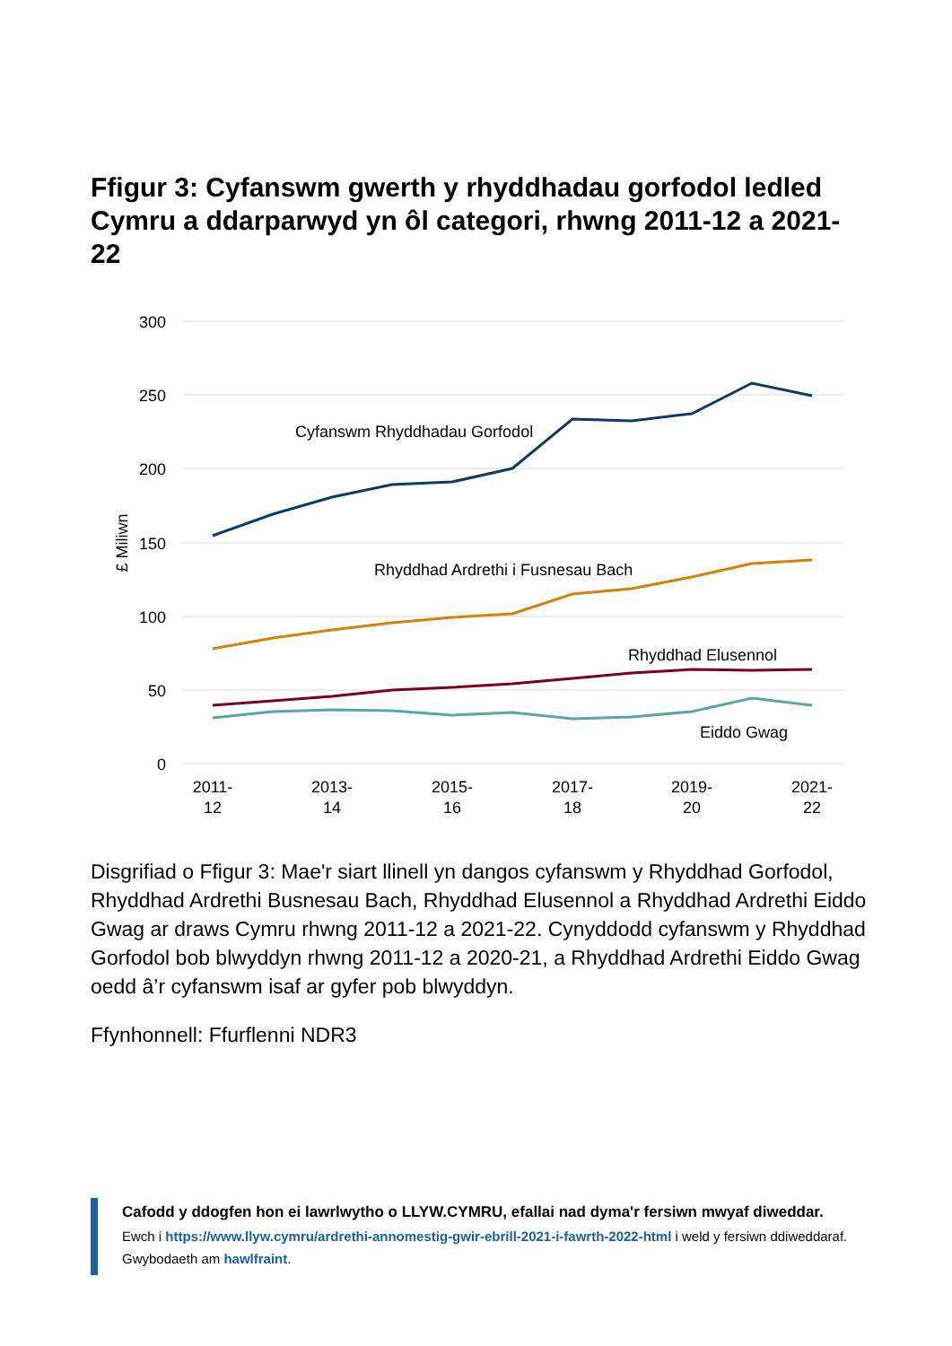Ffigur 3: Cyfanswm gwerth y rhyddhadau gorfodol ledled Cymru a ddarparwyd yn ôl categori, rhwng 2011-12 a 2021-22
300
250
200
150
100
50
0
£ Miliwn
2011-
12
2013-
14
2015-
16
2017-
18
2019-
20
2021-
22
Cyfanswm Rhyddhadau Gorfodol
Rhyddhad Ardrethi i Fusnesau Bach
Rhyddhad Elusennol
Eiddo Gwag
Disgrifiad o Ffigur 3: Mae'r siart llinell yn dangos cyfanswm y Rhyddhad Gorfodol, Rhyddhad Ardrethi Busnesau Bach, Rhyddhad Elusennol a Rhyddhad Ardrethi Eiddo Gwag ar draws Cymru rhwng 2011-12 a 2021-22. Cynyddodd cyfanswm y Rhyddhad Gorfodol bob blwyddyn rhwng 2011-12 a 2020-21, a Rhyddhad Ardrethi Eiddo Gwag oedd â’r cyfanswm isaf ar gyfer pob blwyddyn.
Ffynhonnell: Ffurflenni NDR3
Cafodd y ddogfen hon ei lawrlwytho o LLYW.CYMRU, efallai nad dyma'r fersiwn mwyaf diweddar.
Ewch i https://www.llyw.cymru/ardrethi-annomestig-gwir-ebrill-2021-i-fawrth-2022-html i weld y fersiwn ddiweddaraf.
Gwybodaeth am hawlfraint.